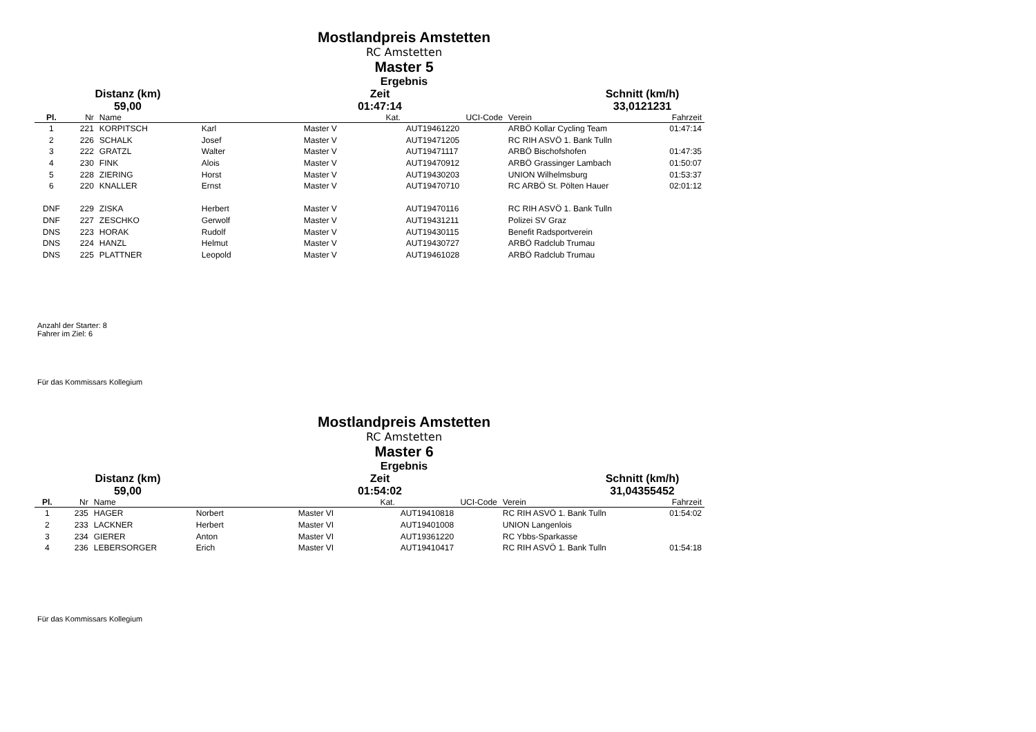Mostlandpreis Amstetten
RC Amstetten
Master 5
Ergebnis
Distanz (km)
Zeit
Schnitt (km/h)
59,00
01:47:14
33,0121231
| Pl. | Nr | Name | | Kat. | UCI-Code | Verein | Fahrzeit |
| --- | --- | --- | --- | --- | --- | --- | --- |
| 1 | 221 | KORPITSCH | Karl | Master V | AUT19461220 | ARBÖ Kollar Cycling Team | 01:47:14 |
| 2 | 226 | SCHALK | Josef | Master V | AUT19471205 | RC RIH ASVÖ 1. Bank Tulln | |
| 3 | 222 | GRATZL | Walter | Master V | AUT19471117 | ARBÖ Bischofshofen | 01:47:35 |
| 4 | 230 | FINK | Alois | Master V | AUT19470912 | ARBÖ Grassinger Lambach | 01:50:07 |
| 5 | 228 | ZIERING | Horst | Master V | AUT19430203 | UNION Wilhelmsburg | 01:53:37 |
| 6 | 220 | KNALLER | Ernst | Master V | AUT19470710 | RC ARBÖ St. Pölten Hauer | 02:01:12 |
| DNF | 229 | ZISKA | Herbert | Master V | AUT19470116 | RC RIH ASVÖ 1. Bank Tulln | |
| DNF | 227 | ZESCHKO | Gerwolf | Master V | AUT19431211 | Polizei SV Graz | |
| DNS | 223 | HORAK | Rudolf | Master V | AUT19430115 | Benefit Radsportverein | |
| DNS | 224 | HANZL | Helmut | Master V | AUT19430727 | ARBÖ Radclub Trumau | |
| DNS | 225 | PLATTNER | Leopold | Master V | AUT19461028 | ARBÖ Radclub Trumau | |
Anzahl der Starter: 8
Fahrer im Ziel: 6
Für das Kommissars Kollegium
Mostlandpreis Amstetten
RC Amstetten
Master 6
Ergebnis
Distanz (km)
Zeit
Schnitt (km/h)
59,00
01:54:02
31,04355452
| Pl. | Nr | Name | | Kat. | UCI-Code | Verein | Fahrzeit |
| --- | --- | --- | --- | --- | --- | --- | --- |
| 1 | 235 | HAGER | Norbert | Master VI | AUT19410818 | RC RIH ASVÖ 1. Bank Tulln | 01:54:02 |
| 2 | 233 | LACKNER | Herbert | Master VI | AUT19401008 | UNION Langenlois | |
| 3 | 234 | GIERER | Anton | Master VI | AUT19361220 | RC Ybbs-Sparkasse | |
| 4 | 236 | LEBERSORGER | Erich | Master VI | AUT19410417 | RC RIH ASVÖ 1. Bank Tulln | 01:54:18 |
Für das Kommissars Kollegium